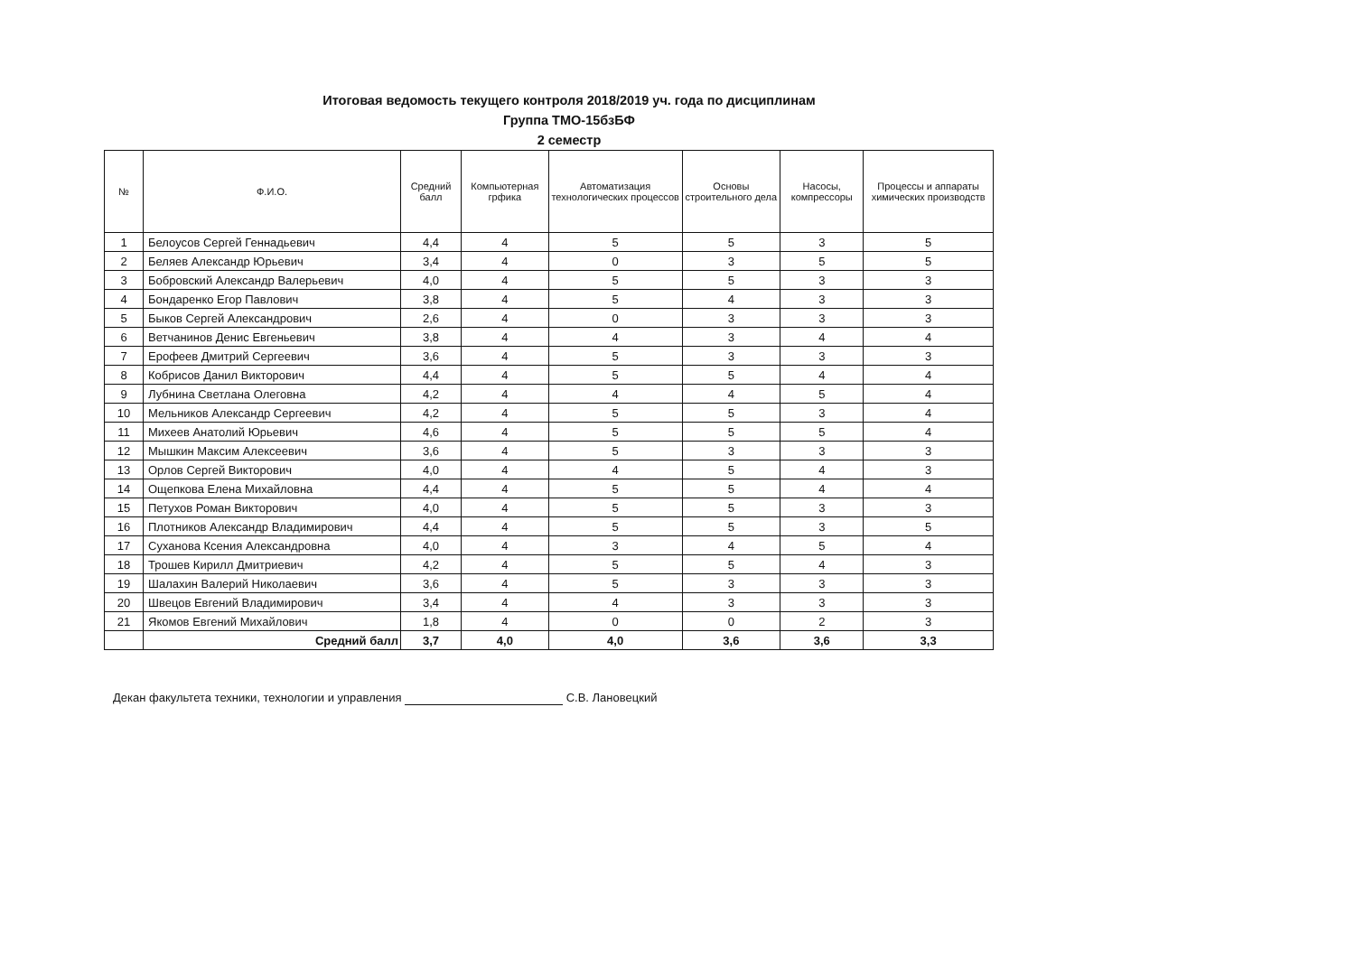Итоговая ведомость текущего контроля 2018/2019 уч. года по дисциплинам
Группа ТМО-15бзБФ
2 семестр
| № | Ф.И.О. | Средний балл | Компьютерная грфика | Автоматизация технологических процессов | Основы строительного дела | Насосы, компрессоры | Процессы и аппараты химических производств |
| --- | --- | --- | --- | --- | --- | --- | --- |
| 1 | Белоусов Сергей Геннадьевич | 4,4 | 4 | 5 | 5 | 3 | 5 |
| 2 | Беляев Александр Юрьевич | 3,4 | 4 | 0 | 3 | 5 | 5 |
| 3 | Бобровский Александр Валерьевич | 4,0 | 4 | 5 | 5 | 3 | 3 |
| 4 | Бондаренко Егор Павлович | 3,8 | 4 | 5 | 4 | 3 | 3 |
| 5 | Быков Сергей Александрович | 2,6 | 4 | 0 | 3 | 3 | 3 |
| 6 | Ветчанинов Денис Евгеньевич | 3,8 | 4 | 4 | 3 | 4 | 4 |
| 7 | Ерофеев Дмитрий Сергеевич | 3,6 | 4 | 5 | 3 | 3 | 3 |
| 8 | Кобрисов Данил Викторович | 4,4 | 4 | 5 | 5 | 4 | 4 |
| 9 | Лубнина Светлана Олеговна | 4,2 | 4 | 4 | 4 | 5 | 4 |
| 10 | Мельников Александр Сергеевич | 4,2 | 4 | 5 | 5 | 3 | 4 |
| 11 | Михеев Анатолий Юрьевич | 4,6 | 4 | 5 | 5 | 5 | 4 |
| 12 | Мышкин Максим Алексеевич | 3,6 | 4 | 5 | 3 | 3 | 3 |
| 13 | Орлов Сергей Викторович | 4,0 | 4 | 4 | 5 | 4 | 3 |
| 14 | Ощепкова Елена Михайловна | 4,4 | 4 | 5 | 5 | 4 | 4 |
| 15 | Петухов Роман Викторович | 4,0 | 4 | 5 | 5 | 3 | 3 |
| 16 | Плотников Александр Владимирович | 4,4 | 4 | 5 | 5 | 3 | 5 |
| 17 | Суханова Ксения Александровна | 4,0 | 4 | 3 | 4 | 5 | 4 |
| 18 | Трошев Кирилл Дмитриевич | 4,2 | 4 | 5 | 5 | 4 | 3 |
| 19 | Шалахин Валерий Николаевич | 3,6 | 4 | 5 | 3 | 3 | 3 |
| 20 | Швецов Евгений Владимирович | 3,4 | 4 | 4 | 3 | 3 | 3 |
| 21 | Якомов Евгений Михайлович | 1,8 | 4 | 0 | 0 | 2 | 3 |
| | Средний балл | 3,7 | 4,0 | 4,0 | 3,6 | 3,6 | 3,3 |
Декан факультета техники, технологии и управления С.В. Лановецкий